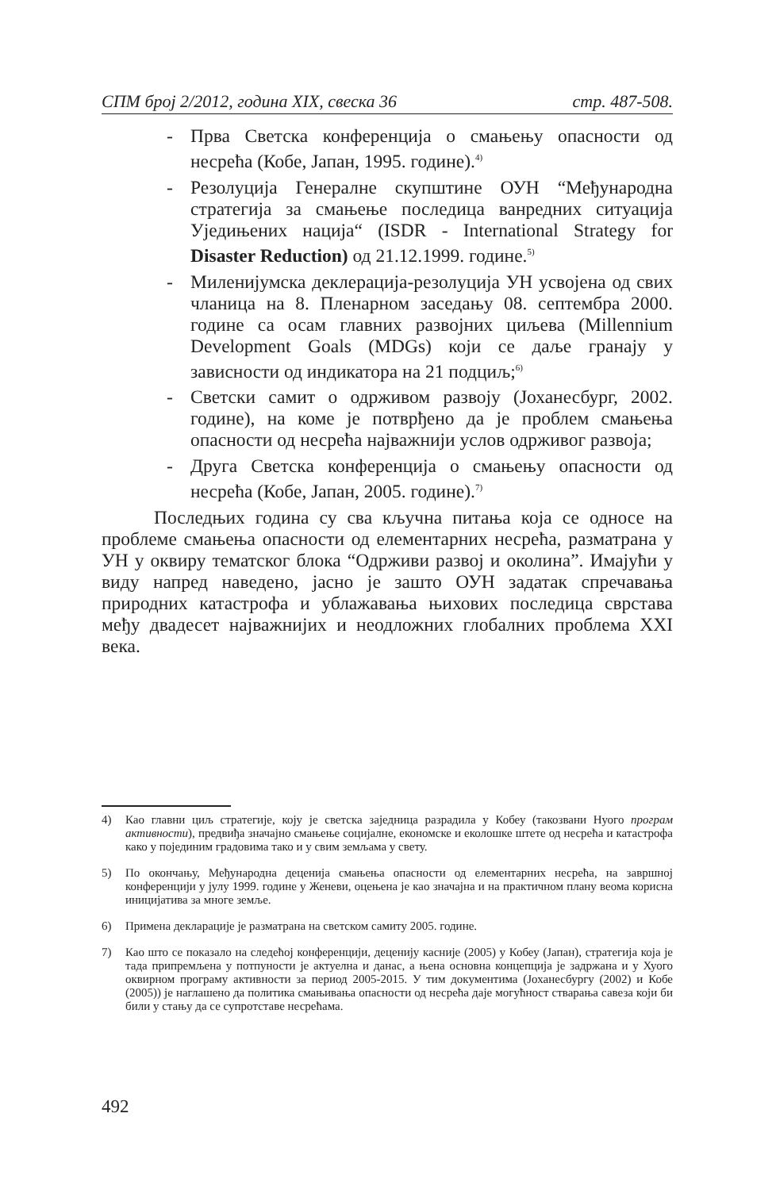СПМ број 2/2012, година XIX, свеска 36 стр. 487-508.
- Прва Светска конференција о смањењу опасности од несрећа (Кобе, Јапан, 1995. године).<sup>4)</sup>
- Резолуција Генералне скупштине ОУН “Међународна стратегија за смањење последица ванредних ситуација Уједињених нација“ (ISDR - International Strategy for Disaster Reduction) од 21.12.1999. године.<sup>5)</sup>
- Миленијумска деклерација-резолуција УН усвојена од свих чланица на 8. Пленарном заседању 08. септембра 2000. године са осам главних развојних циљева (Millennium Development Goals (MDGs) који се даље гранају у зависности од индикатора на 21 подциљ;<sup>6)</sup>
- Светски самит о одрживом развоју (Јоханесбург, 2002. године), на коме је потврђено да је проблем смањења опасности од несрећа најважнији услов одрживог развоја;
- Друга Светска конференција о смањењу опасности од несрећа (Кобе, Јапан, 2005. године).<sup>7)</sup>
Последњих година су сва кључна питања која се односе на проблеме смањења опасности од елементарних несрећа, разматрана у УН у оквиру тематског блока “Одрживи развој и околина”. Имајући у виду напред наведено, јасно је зашто ОУН задатак спречавања природних катастрофа и ублажавања њихових последица сврстава међу двадесет најважнијих и неодложних глобалних проблема XXI века.
4) Као главни циљ стратегије, коју је светска заједница разрадила у Кобеу (такозвани Нуого програм активности), предвиђа значајно смањење социјалне, економске и еколошке штете од несрећа и катастрофа како у појединим градовима тако и у свим земљама у свету.
5) По окончању, Међународна деценија смањења опасности од елементарних несрећа, на завршној конференцији у јулу 1999. године у Женеви, оцењена је као значајна и на практичном плану веома корисна иницијатива за многе земље.
6) Примена декларације је разматрана на светском самиту 2005. године.
7) Као што се показало на следећој конференцији, деценију касније (2005) у Кобеу (Јапан), стратегија која је тада припремљена у потпуности је актуелна и данас, а њена основна концепција је задржана и у Хуого оквирном програму активности за период 2005-2015. У тим документима (Јоханесбургу (2002) и Кобе (2005)) је наглашено да политика смањивања опасности од несрећа даје могућност стварања савеза који би били у стању да се супротставе несрећама.
492